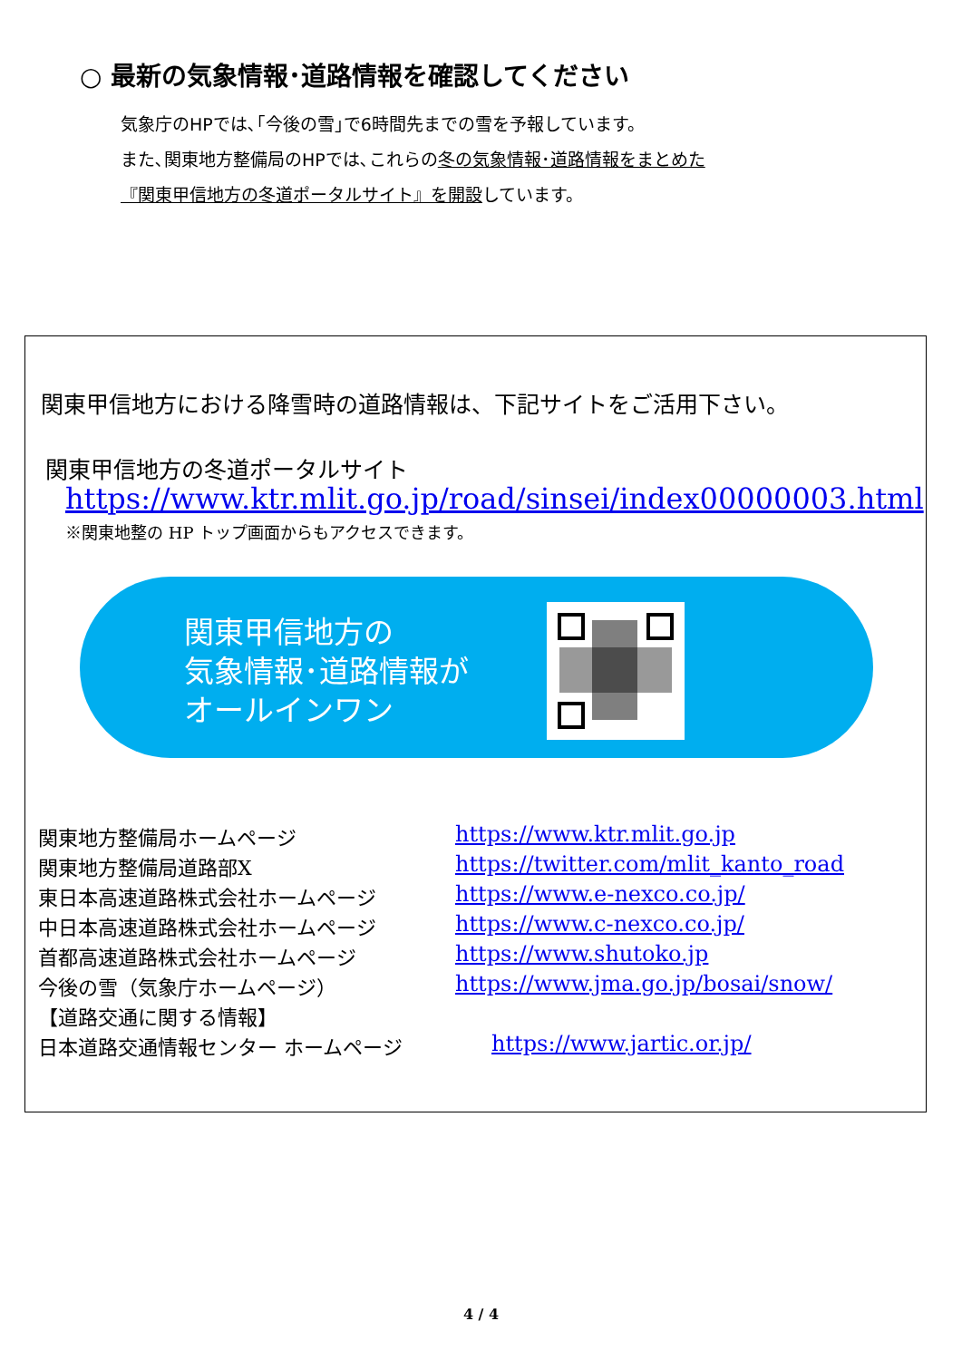○ 最新の気象情報･道路情報を確認してください
気象庁のHPでは､｢今後の雪｣で6時間先までの雪を予報しています。
また､関東地方整備局のHPでは､これらの冬の気象情報･道路情報をまとめた
『関東甲信地方の冬道ポータルサイト』を開設しています。
関東甲信地方における降雪時の道路情報は、下記サイトをご活用下さい。
関東甲信地方の冬道ポータルサイト
https://www.ktr.mlit.go.jp/road/sinsei/index00000003.html
※関東地整の HP トップ画面からもアクセスできます。
関東甲信地方の
気象情報･道路情報が
オールインワン
関東地方整備局ホームページ https://www.ktr.mlit.go.jp
関東地方整備局道路部X https://twitter.com/mlit_kanto_road
東日本高速道路株式会社ホームページ https://www.e-nexco.co.jp/
中日本高速道路株式会社ホームページ https://www.c-nexco.co.jp/
首都高速道路株式会社ホームページ https://www.shutoko.jp
今後の雪（気象庁ホームページ） https://www.jma.go.jp/bosai/snow/
【道路交通に関する情報】
日本道路交通情報センター ホームページ https://www.jartic.or.jp/
4 / 4